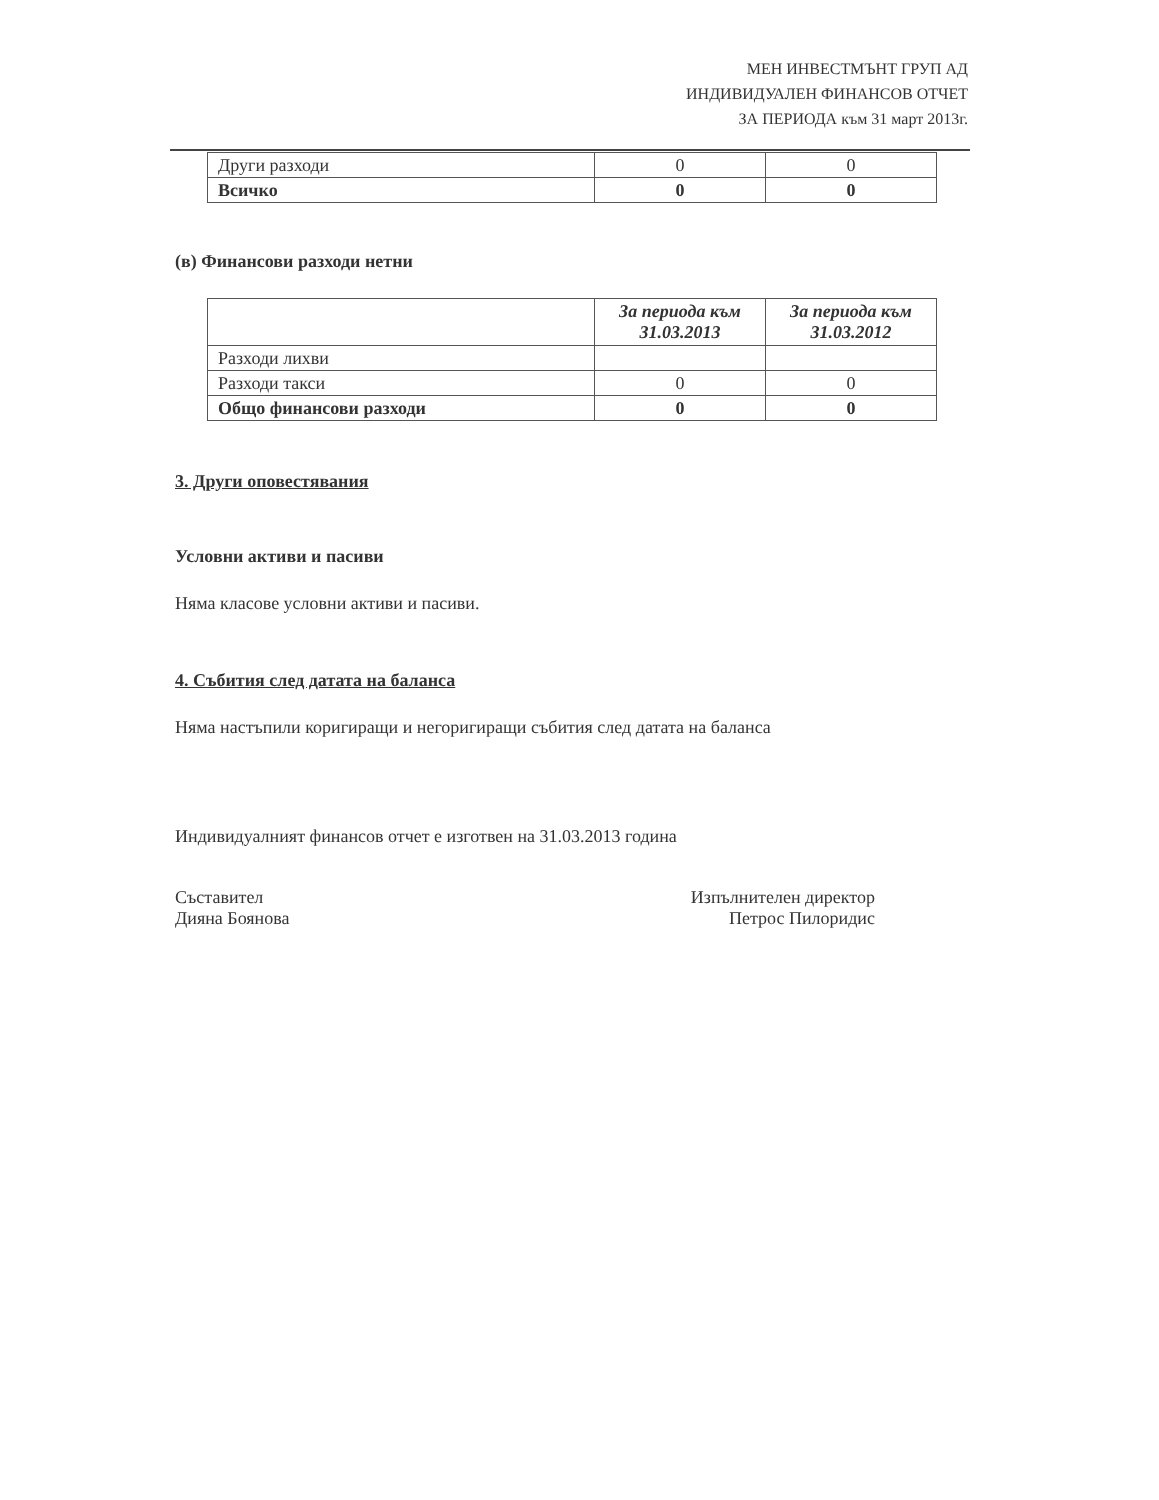МЕН ИНВЕСТМЪНТ ГРУП АД
ИНДИВИДУАЛЕН ФИНАНСОВ ОТЧЕТ
ЗА ПЕРИОДА към 31 март 2013г.
| Други разходи | 0 | 0 |
| Всичко | 0 | 0 |
(в) Финансови разходи нетни
| | За периода към 31.03.2013 | За периода към 31.03.2012 |
| Разходи лихви | | |
| Разходи такси | 0 | 0 |
| Общо финансови разходи | 0 | 0 |
3. Други оповестявания
Условни активи и пасиви
Няма класове условни активи и пасиви.
4. Събития след датата на баланса
Няма настъпили коригиращи и негоригиращи събития след датата на баланса
Индивидуалният финансов отчет е изготвен на 31.03.2013 година
Съставител
Дияна Боянова
Изпълнителен директор
Петрос Пилоридис